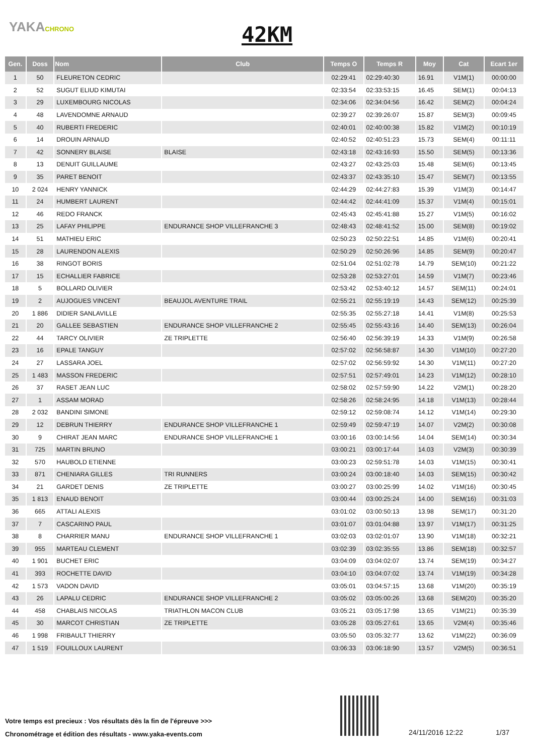YAKACHRONO
42KM
| Gen. | Doss | Nom | Club | Temps O | Temps R | Moy | Cat | Ecart 1er |
| --- | --- | --- | --- | --- | --- | --- | --- | --- |
| 1 | 50 | FLEURETON CEDRIC | | 02:29:41 | 02:29:40:30 | 16.91 | V1M(1) | 00:00:00 |
| 2 | 52 | SUGUT ELIUD KIMUTAI | | 02:33:54 | 02:33:53:15 | 16.45 | SEM(1) | 00:04:13 |
| 3 | 29 | LUXEMBOURG NICOLAS | | 02:34:06 | 02:34:04:56 | 16.42 | SEM(2) | 00:04:24 |
| 4 | 48 | LAVENDOMNE ARNAUD | | 02:39:27 | 02:39:26:07 | 15.87 | SEM(3) | 00:09:45 |
| 5 | 40 | RUBERTI FREDERIC | | 02:40:01 | 02:40:00:38 | 15.82 | V1M(2) | 00:10:19 |
| 6 | 14 | DROUIN ARNAUD | | 02:40:52 | 02:40:51:23 | 15.73 | SEM(4) | 00:11:11 |
| 7 | 42 | SONNERY BLAISE | BLAISE | 02:43:18 | 02:43:16:93 | 15.50 | SEM(5) | 00:13:36 |
| 8 | 13 | DENUIT GUILLAUME | | 02:43:27 | 02:43:25:03 | 15.48 | SEM(6) | 00:13:45 |
| 9 | 35 | PARET BENOIT | | 02:43:37 | 02:43:35:10 | 15.47 | SEM(7) | 00:13:55 |
| 10 | 2 024 | HENRY YANNICK | | 02:44:29 | 02:44:27:83 | 15.39 | V1M(3) | 00:14:47 |
| 11 | 24 | HUMBERT LAURENT | | 02:44:42 | 02:44:41:09 | 15.37 | V1M(4) | 00:15:01 |
| 12 | 46 | REDO FRANCK | | 02:45:43 | 02:45:41:88 | 15.27 | V1M(5) | 00:16:02 |
| 13 | 25 | LAFAY PHILIPPE | ENDURANCE SHOP VILLEFRANCHE 3 | 02:48:43 | 02:48:41:52 | 15.00 | SEM(8) | 00:19:02 |
| 14 | 51 | MATHIEU ERIC | | 02:50:23 | 02:50:22:51 | 14.85 | V1M(6) | 00:20:41 |
| 15 | 28 | LAURENDON ALEXIS | | 02:50:29 | 02:50:26:96 | 14.85 | SEM(9) | 00:20:47 |
| 16 | 38 | RINGOT BORIS | | 02:51:04 | 02:51:02:78 | 14.79 | SEM(10) | 00:21:22 |
| 17 | 15 | ECHALLIER FABRICE | | 02:53:28 | 02:53:27:01 | 14.59 | V1M(7) | 00:23:46 |
| 18 | 5 | BOLLARD OLIVIER | | 02:53:42 | 02:53:40:12 | 14.57 | SEM(11) | 00:24:01 |
| 19 | 2 | AUJOGUES VINCENT | BEAUJOL AVENTURE TRAIL | 02:55:21 | 02:55:19:19 | 14.43 | SEM(12) | 00:25:39 |
| 20 | 1 886 | DIDIER SANLAVILLE | | 02:55:35 | 02:55:27:18 | 14.41 | V1M(8) | 00:25:53 |
| 21 | 20 | GALLEE SEBASTIEN | ENDURANCE SHOP VILLEFRANCHE 2 | 02:55:45 | 02:55:43:16 | 14.40 | SEM(13) | 00:26:04 |
| 22 | 44 | TARCY OLIVIER | ZE TRIPLETTE | 02:56:40 | 02:56:39:19 | 14.33 | V1M(9) | 00:26:58 |
| 23 | 16 | EPALE TANGUY | | 02:57:02 | 02:56:58:87 | 14.30 | V1M(10) | 00:27:20 |
| 24 | 27 | LASSARA JOEL | | 02:57:02 | 02:56:59:92 | 14.30 | V1M(11) | 00:27:20 |
| 25 | 1 483 | MASSON FREDERIC | | 02:57:51 | 02:57:49:01 | 14.23 | V1M(12) | 00:28:10 |
| 26 | 37 | RASET JEAN LUC | | 02:58:02 | 02:57:59:90 | 14.22 | V2M(1) | 00:28:20 |
| 27 | 1 | ASSAM MORAD | | 02:58:26 | 02:58:24:95 | 14.18 | V1M(13) | 00:28:44 |
| 28 | 2 032 | BANDINI SIMONE | | 02:59:12 | 02:59:08:74 | 14.12 | V1M(14) | 00:29:30 |
| 29 | 12 | DEBRUN THIERRY | ENDURANCE SHOP VILLEFRANCHE 1 | 02:59:49 | 02:59:47:19 | 14.07 | V2M(2) | 00:30:08 |
| 30 | 9 | CHIRAT JEAN MARC | ENDURANCE SHOP VILLEFRANCHE 1 | 03:00:16 | 03:00:14:56 | 14.04 | SEM(14) | 00:30:34 |
| 31 | 725 | MARTIN BRUNO | | 03:00:21 | 03:00:17:44 | 14.03 | V2M(3) | 00:30:39 |
| 32 | 570 | HAUBOLD ETIENNE | | 03:00:23 | 02:59:51:78 | 14.03 | V1M(15) | 00:30:41 |
| 33 | 871 | CHENIARA GILLES | TRI RUNNERS | 03:00:24 | 03:00:18:40 | 14.03 | SEM(15) | 00:30:42 |
| 34 | 21 | GARDET DENIS | ZE TRIPLETTE | 03:00:27 | 03:00:25:99 | 14.02 | V1M(16) | 00:30:45 |
| 35 | 1 813 | ENAUD BENOIT | | 03:00:44 | 03:00:25:24 | 14.00 | SEM(16) | 00:31:03 |
| 36 | 665 | ATTALI ALEXIS | | 03:01:02 | 03:00:50:13 | 13.98 | SEM(17) | 00:31:20 |
| 37 | 7 | CASCARINO PAUL | | 03:01:07 | 03:01:04:88 | 13.97 | V1M(17) | 00:31:25 |
| 38 | 8 | CHARRIER MANU | ENDURANCE SHOP VILLEFRANCHE 1 | 03:02:03 | 03:02:01:07 | 13.90 | V1M(18) | 00:32:21 |
| 39 | 955 | MARTEAU CLEMENT | | 03:02:39 | 03:02:35:55 | 13.86 | SEM(18) | 00:32:57 |
| 40 | 1 901 | BUCHET ERIC | | 03:04:09 | 03:04:02:07 | 13.74 | SEM(19) | 00:34:27 |
| 41 | 393 | ROCHETTE DAVID | | 03:04:10 | 03:04:07:02 | 13.74 | V1M(19) | 00:34:28 |
| 42 | 1 573 | VADON DAVID | | 03:05:01 | 03:04:57:15 | 13.68 | V1M(20) | 00:35:19 |
| 43 | 26 | LAPALU CEDRIC | ENDURANCE SHOP VILLEFRANCHE 2 | 03:05:02 | 03:05:00:26 | 13.68 | SEM(20) | 00:35:20 |
| 44 | 458 | CHABLAIS NICOLAS | TRIATHLON MACON CLUB | 03:05:21 | 03:05:17:98 | 13.65 | V1M(21) | 00:35:39 |
| 45 | 30 | MARCOT CHRISTIAN | ZE TRIPLETTE | 03:05:28 | 03:05:27:61 | 13.65 | V2M(4) | 00:35:46 |
| 46 | 1 998 | FRIBAULT THIERRY | | 03:05:50 | 03:05:32:77 | 13.62 | V1M(22) | 00:36:09 |
| 47 | 1 519 | FOUILLOUX LAURENT | | 03:06:33 | 03:06:18:90 | 13.57 | V2M(5) | 00:36:51 |
Votre temps est precieux : Vos résultats dès la fin de l'épreuve >>>
Chronométrage et édition des résultats - www.yaka-events.com
24/11/2016 12:22 1/37